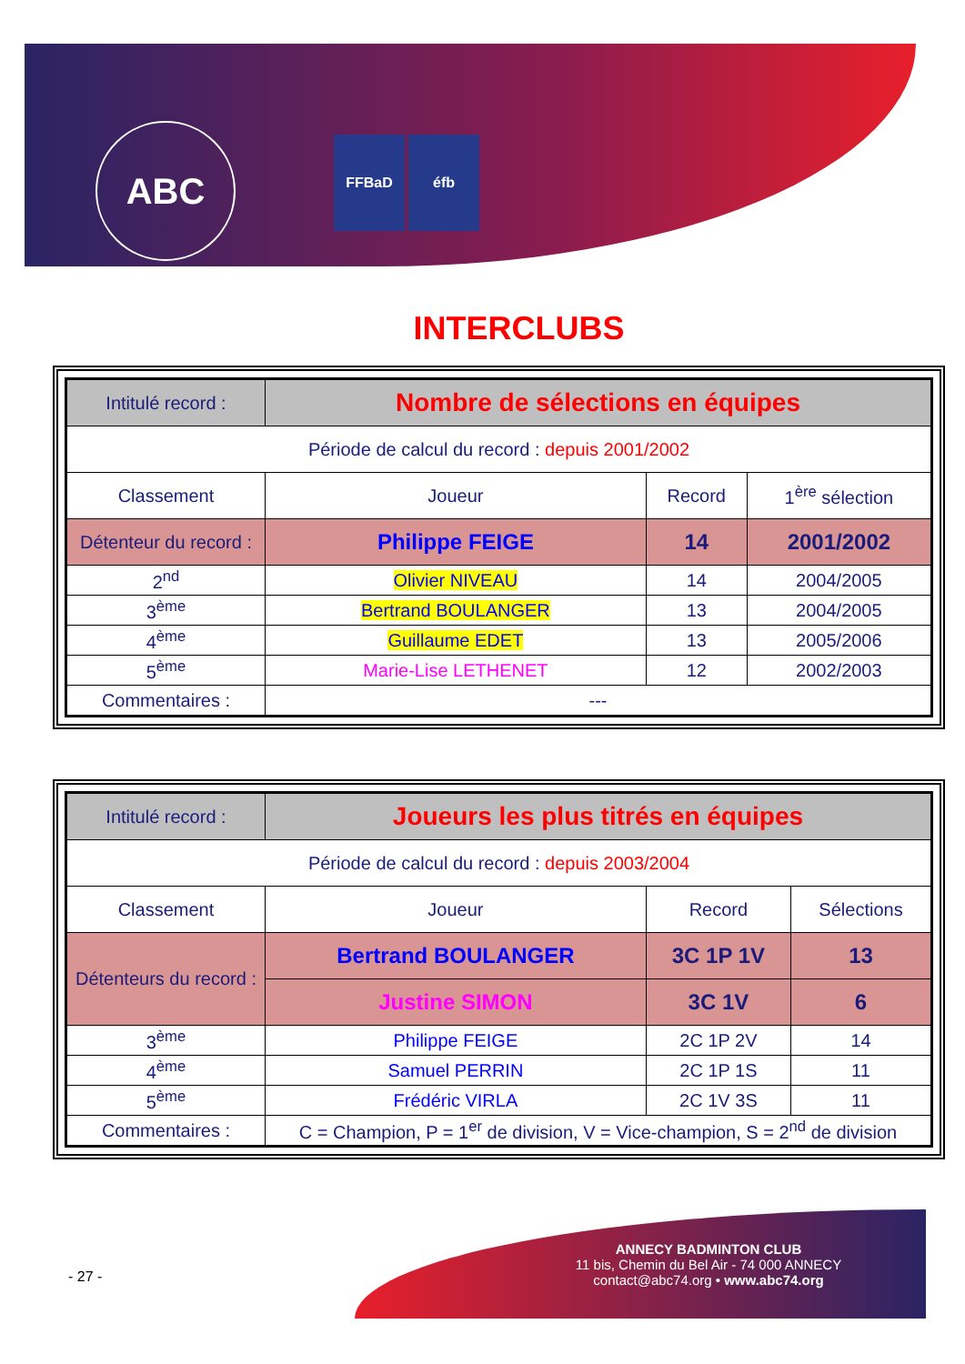ABC
FFBaD éfb
INTERCLUBS
| Intitulé record : | Nombre de sélections en équipes | | |
| Période de calcul du record : depuis 2001/2002 | | | |
| Classement | Joueur | Record | 1<sup>ère</sup> sélection |
| Détenteur du record : | Philippe FEIGE | 14 | 2001/2002 |
| 2<sup>nd</sup> | Olivier NIVEAU | 14 | 2004/2005 |
| 3<sup>ème</sup> | Bertrand BOULANGER | 13 | 2004/2005 |
| 4<sup>ème</sup> | Guillaume EDET | 13 | 2005/2006 |
| 5<sup>ème</sup> | Marie-Lise LETHENET | 12 | 2002/2003 |
| Commentaires : | --- | | |
| Intitulé record : | Joueurs les plus titrés en équipes | | |
| Période de calcul du record : depuis 2003/2004 | | | |
| Classement | Joueur | Record | Sélections |
| Détenteurs du record : | Bertrand BOULANGER | 3C 1P 1V | 13 |
| | Justine SIMON | 3C 1V | 6 |
| 3<sup>ème</sup> | Philippe FEIGE | 2C 1P 2V | 14 |
| 4<sup>ème</sup> | Samuel PERRIN | 2C 1P 1S | 11 |
| 5<sup>ème</sup> | Frédéric VIRLA | 2C 1V 3S | 11 |
| Commentaires : | C = Champion, P = 1<sup>er</sup> de division, V = Vice-champion, S = 2<sup>nd</sup> de division | | |
- 27 -
ANNECY BADMINTON CLUB
11 bis, Chemin du Bel Air - 74 000 ANNECY
contact@abc74.org • www.abc74.org